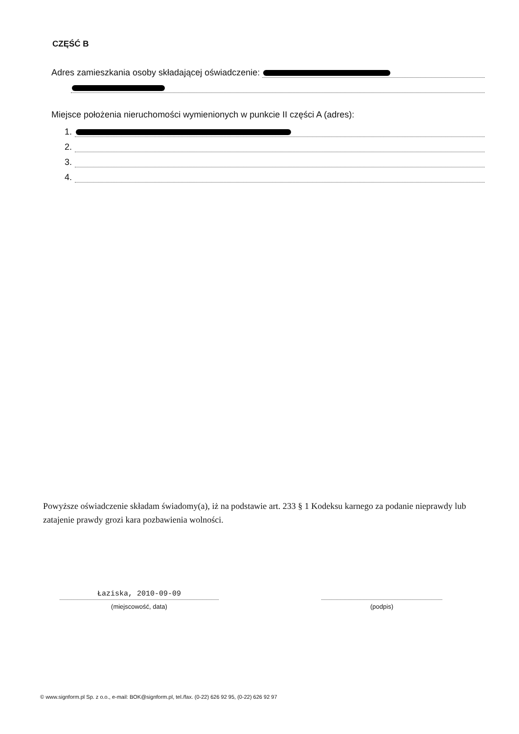CZĘŚĆ B
Adres zamieszkania osoby składającej oświadczenie:
Miejsce położenia nieruchomości wymienionych w punkcie II części A (adres):
1.
2.
3.
4.
Powyższe oświadczenie składam świadomy(a), iż na podstawie art. 233 § 1 Kodeksu karnego za podanie nieprawdy lub zatajenie prawdy grozi kara pozbawienia wolności.
Łaziska, 2010-09-09
(miejscowość, data)
(podpis)
© www.signform.pl Sp. z o.o., e-mail: BOK@signform.pl, tel./fax. (0-22) 626 92 95, (0-22) 626 92 97